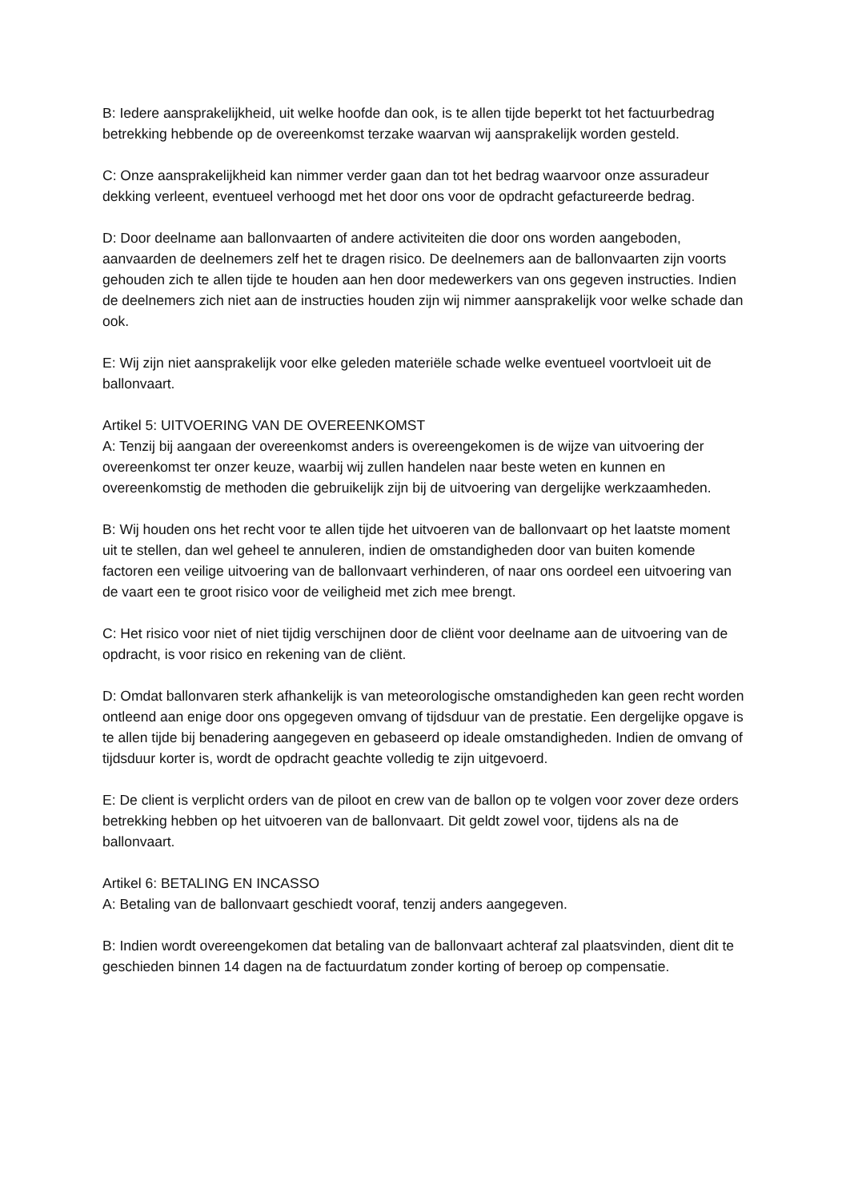B: Iedere aansprakelijkheid, uit welke hoofde dan ook, is te allen tijde beperkt tot het factuurbedrag betrekking hebbende op de overeenkomst terzake waarvan wij aansprakelijk worden gesteld.
C: Onze aansprakelijkheid kan nimmer verder gaan dan tot het bedrag waarvoor onze assuradeur dekking verleent, eventueel verhoogd met het door ons voor de opdracht gefactureerde bedrag.
D: Door deelname aan ballonvaarten of andere activiteiten die door ons worden aangeboden, aanvaarden de deelnemers zelf het te dragen risico. De deelnemers aan de ballonvaarten zijn voorts gehouden zich te allen tijde te houden aan hen door medewerkers van ons gegeven instructies. Indien de deelnemers zich niet aan de instructies houden zijn wij nimmer aansprakelijk voor welke schade dan ook.
E: Wij zijn niet aansprakelijk voor elke geleden materiële schade welke eventueel voortvloeit uit de ballonvaart.
Artikel 5: UITVOERING VAN DE OVEREENKOMST
A: Tenzij bij aangaan der overeenkomst anders is overeengekomen is de wijze van uitvoering der overeenkomst ter onzer keuze, waarbij wij zullen handelen naar beste weten en kunnen en overeenkomstig de methoden die gebruikelijk zijn bij de uitvoering van dergelijke werkzaamheden.
B: Wij houden ons het recht voor te allen tijde het uitvoeren van de ballonvaart op het laatste moment uit te stellen, dan wel geheel te annuleren, indien de omstandigheden door van buiten komende factoren een veilige uitvoering van de ballonvaart verhinderen, of naar ons oordeel een uitvoering van de vaart een te groot risico voor de veiligheid met zich mee brengt.
C: Het risico voor niet of niet tijdig verschijnen door de cliënt voor deelname aan de uitvoering van de opdracht, is voor risico en rekening van de cliënt.
D: Omdat ballonvaren sterk afhankelijk is van meteorologische omstandigheden kan geen recht worden ontleend aan enige door ons opgegeven omvang of tijdsduur van de prestatie. Een dergelijke opgave is te allen tijde bij benadering aangegeven en gebaseerd op ideale omstandigheden. Indien de omvang of tijdsduur korter is, wordt de opdracht geachte volledig te zijn uitgevoerd.
E: De client is verplicht orders van de piloot en crew van de ballon op te volgen voor zover deze orders betrekking hebben op het uitvoeren van de ballonvaart. Dit geldt zowel voor, tijdens als na de ballonvaart.
Artikel 6: BETALING EN INCASSO
A: Betaling van de ballonvaart geschiedt vooraf, tenzij anders aangegeven.
B: Indien wordt overeengekomen dat betaling van de ballonvaart achteraf zal plaatsvinden, dient dit te geschieden binnen 14 dagen na de factuurdatum zonder korting of beroep op compensatie.